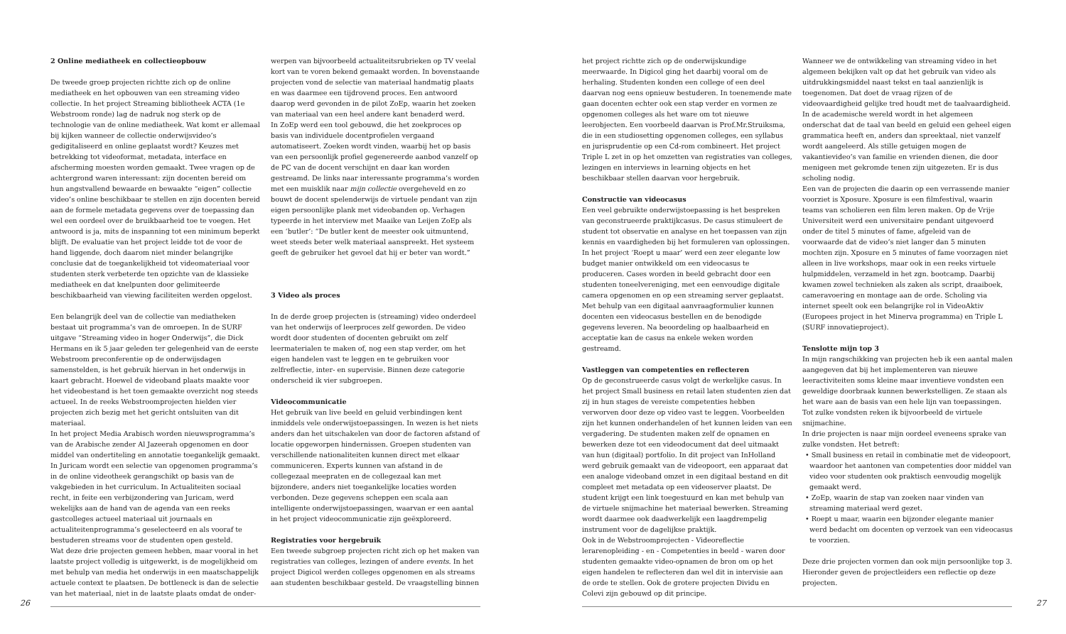2 Online mediatheek en collectieopbouw
De tweede groep projecten richtte zich op de online mediatheek en het opbouwen van een streaming video collectie. In het project Streaming bibliotheek ACTA (1e Webstroom ronde) lag de nadruk nog sterk op de technologie van de online mediatheek. Wat komt er allemaal bij kijken wanneer de collectie onderwijsvideo’s gedigitaliseerd en online geplaatst wordt? Keuzes met betrekking tot videoformat, metadata, interface en afscherming moesten worden gemaakt. Twee vragen op de achtergrond waren interessant: zijn docenten bereid om hun angstvallend bewaarde en bewaakte “eigen” collectie video’s online beschikbaar te stellen en zijn docenten bereid aan de formele metadata gegevens over de toepassing dan wel een oordeel over de bruikbaarheid toe te voegen. Het antwoord is ja, mits de inspanning tot een minimum beperkt blijft. De evaluatie van het project leidde tot de voor de hand liggende, doch daarom niet minder belangrijke conclusie dat de toegankelijkheid tot videomateriaal voor studenten sterk verbeterde ten opzichte van de klassieke mediatheek en dat knelpunten door gelimiteerde beschikbaarheid van viewing faciliteiten werden opgelost.
Een belangrijk deel van de collectie van mediatheken bestaat uit programma’s van de omroepen. In de SURF uitgave “Streaming video in hoger Onderwijs”, die Dick Hermans en ik 5 jaar geleden ter gelegenheid van de eerste Webstroom preconferentie op de onderwijsdagen samenstelden, is het gebruik hiervan in het onderwijs in kaart gebracht. Hoewel de videoband plaats maakte voor het videobestand is het toen gemaakte overzicht nog steeds actueel. In de reeks Webstroomprojecten hielden vier projecten zich bezig met het gericht ontsluiten van dit materiaal.
In het project Media Arabisch worden nieuwsprogramma’s van de Arabische zender Al Jazeerah opgenomen en door middel van ondertiteling en annotatie toegankelijk gemaakt. In Juricam wordt een selectie van opgenomen programma’s in de online videotheek gerangschikt op basis van de vakgebieden in het curriculum. In Actualiteiten sociaal recht, in feite een verbijzondering van Juricam, werd wekelijks aan de hand van de agenda van een reeks gastcolleges actueel materiaal uit journaals en actualiteitenprogramma’s geselecteerd en als vooraf te bestuderen streams voor de studenten open gesteld.
Wat deze drie projecten gemeen hebben, maar vooral in het laatste project volledig is uitgewerkt, is de mogelijkheid om met behulp van media het onderwijs in een maatschappelijk actuele context te plaatsen. De bottleneck is dan de selectie van het materiaal, niet in de laatste plaats omdat de onder-
werpen van bijvoorbeeld actualiteitsrubrieken op TV veelal kort van te voren bekend gemaakt worden. In bovenstaande projecten vond de selectie van materiaal handmatig plaats en was daarmee een tijdrovend proces. Een antwoord daarop werd gevonden in de pilot ZoEp, waarin het zoeken van materiaal van een heel andere kant benaderd werd.
In ZoEp werd een tool gebouwd, die het zoekproces op basis van individuele docentprofielen vergaand automatiseert. Zoeken wordt vinden, waarbij het op basis van een persoonlijk profiel gegenereerde aanbod vanzelf op de PC van de docent verschijnt en daar kan worden gestreamd. De links naar interessante programma’s worden met een muisklik naar mijn collectie overgeheveld en zo bouwt de docent spelenderwijs de virtuele pendant van zijn eigen persoonlijke plank met videobanden op. Verhagen typeerde in het interview met Maaike van Leijen ZoEp als een ‘butler’: “De butler kent de meester ook uitmuntend, weet steeds beter welk materiaal aanspreekt. Het systeem geeft de gebruiker het gevoel dat hij er beter van wordt.”
3 Video als proces
In de derde groep projecten is (streaming) video onderdeel van het onderwijs of leerproces zelf geworden. De video wordt door studenten of docenten gebruikt om zelf leermaterialen te maken of, nog een stap verder, om het eigen handelen vast te leggen en te gebruiken voor zelfreflectie, inter- en supervisie. Binnen deze categorie onderscheid ik vier subgroepen.
Videocommunicatie
Het gebruik van live beeld en geluid verbindingen kent inmiddels vele onderwijstoepassingen. In wezen is het niets anders dan het uitschakelen van door de factoren afstand of locatie opgeworpen hindernissen. Groepen studenten van verschillende nationaliteiten kunnen direct met elkaar communiceren. Experts kunnen van afstand in de collegezaal meepraten en de collegezaal kan met bijzondere, anders niet toegankelijke locaties worden verbonden. Deze gegevens scheppen een scala aan intelligente onderwijstoepassingen, waarvan er een aantal in het project videocommunicatie zijn geëxploreerd.
Registraties voor hergebruik
Een tweede subgroep projecten richt zich op het maken van registraties van colleges, lezingen of andere events. In het project Digicol werden colleges opgenomen en als streams aan studenten beschikbaar gesteld. De vraagstelling binnen
26
het project richtte zich op de onderwijskundige meerwaarde. In Digicol ging het daarbij vooral om de herhaling. Studenten konden een college of een deel daarvan nog eens opnieuw bestuderen. In toenemende mate gaan docenten echter ook een stap verder en vormen ze opgenomen colleges als het ware om tot nieuwe leerobjecten. Een voorbeeld daarvan is Prof.Mr.Struiksma, die in een studiosetting opgenomen colleges, een syllabus en jurisprudentie op een Cd-rom combineert. Het project Triple L zet in op het omzetten van registraties van colleges, lezingen en interviews in learning objects en het beschikbaar stellen daarvan voor hergebruik.
Constructie van videocasus
Een veel gebruikte onderwijstoepassing is het bespreken van geconstrueerde praktijkcasus. De casus stimuleert de student tot observatie en analyse en het toepassen van zijn kennis en vaardigheden bij het formuleren van oplossingen. In het project ‘Roept u maar’ werd een zeer elegante low budget manier ontwikkeld om een videocasus te produceren. Cases worden in beeld gebracht door een studenten toneelvereniging, met een eenvoudige digitale camera opgenomen en op een streaming server geplaatst. Met behulp van een digitaal aanvraagformulier kunnen docenten een videocasus bestellen en de benodigde gegevens leveren. Na beoordeling op haalbaarheid en acceptatie kan de casus na enkele weken worden gestreamd.
Vastleggen van competenties en reflecteren
Op de geconstrueerde casus volgt de werkelijke casus. In het project Small business en retail laten studenten zien dat zij in hun stages de vereiste competenties hebben verworven door deze op video vast te leggen. Voorbeelden zijn het kunnen onderhandelen of het kunnen leiden van een vergadering. De studenten maken zelf de opnamen en bewerken deze tot een videodocument dat deel uitmaakt van hun (digitaal) portfolio. In dit project van InHolland werd gebruik gemaakt van de videopoort, een apparaat dat een analoge videoband omzet in een digitaal bestand en dit compleet met metadata op een videoserver plaatst. De student krijgt een link toegestuurd en kan met behulp van de virtuele snijmachine het materiaal bewerken. Streaming wordt daarmee ook daadwerkelijk een laagdrempelig instrument voor de dagelijkse praktijk.
Ook in de Webstroomprojecten - Videoreflectie lerarenopleiding - en - Competenties in beeld - waren door studenten gemaakte video-opnamen de bron om op het eigen handelen te reflecteren dan wel dit in intervisie aan de orde te stellen. Ook de grotere projecten Dividu en Colevi zijn gebouwd op dit principe.
Wanneer we de ontwikkeling van streaming video in het algemeen bekijken valt op dat het gebruik van video als uitdrukkingsmiddel naast tekst en taal aanzienlijk is toegenomen. Dat doet de vraag rijzen of de videovaardigheid gelijke tred houdt met de taalvaardigheid. In de academische wereld wordt in het algemeen onderschat dat de taal van beeld en geluid een geheel eigen grammatica heeft en, anders dan spreektaal, niet vanzelf wordt aangeleerd. Als stille getuigen mogen de vakantievideo’s van familie en vrienden dienen, die door menigeen met gekromde tenen zijn uitgezeten. Er is dus scholing nodig.
Een van de projecten die daarin op een verrassende manier voorziet is Xposure. Xposure is een filmfestival, waarin teams van scholieren een film leren maken. Op de Vrije Universiteit werd een universitaire pendant uitgevoerd onder de titel 5 minutes of fame, afgeleid van de voorwaarde dat de video’s niet langer dan 5 minuten mochten zijn. Xposure en 5 minutes of fame voorzagen niet alleen in live workshops, maar ook in een reeks virtuele hulpmiddelen, verzameld in het zgn. bootcamp. Daarbij kwamen zowel technieken als zaken als script, draaiboek, cameravoering en montage aan de orde. Scholing via internet speelt ook een belangrijke rol in VideoAktiv (Europees project in het Minerva programma) en Triple L (SURF innovatieproject).
Tenslotte mijn top 3
In mijn rangschikking van projecten heb ik een aantal malen aangegeven dat bij het implementeren van nieuwe leeractiviteiten soms kleine maar inventieve vondsten een geweldige doorbraak kunnen bewerkstelligen. Ze staan als het ware aan de basis van een hele lijn van toepassingen. Tot zulke vondsten reken ik bijvoorbeeld de virtuele snijmachine.
In drie projecten is naar mijn oordeel eveneens sprake van zulke vondsten. Het betreft:
• Small business en retail in combinatie met de videopoort, waardoor het aantonen van competenties door middel van video voor studenten ook praktisch eenvoudig mogelijk gemaakt werd.
• ZoEp, waarin de stap van zoeken naar vinden van streaming materiaal werd gezet.
• Roept u maar, waarin een bijzonder elegante manier werd bedacht om docenten op verzoek van een videocasus te voorzien.
Deze drie projecten vormen dan ook mijn persoonlijke top 3. Hieronder geven de projectleiders een reflectie op deze projecten.
27